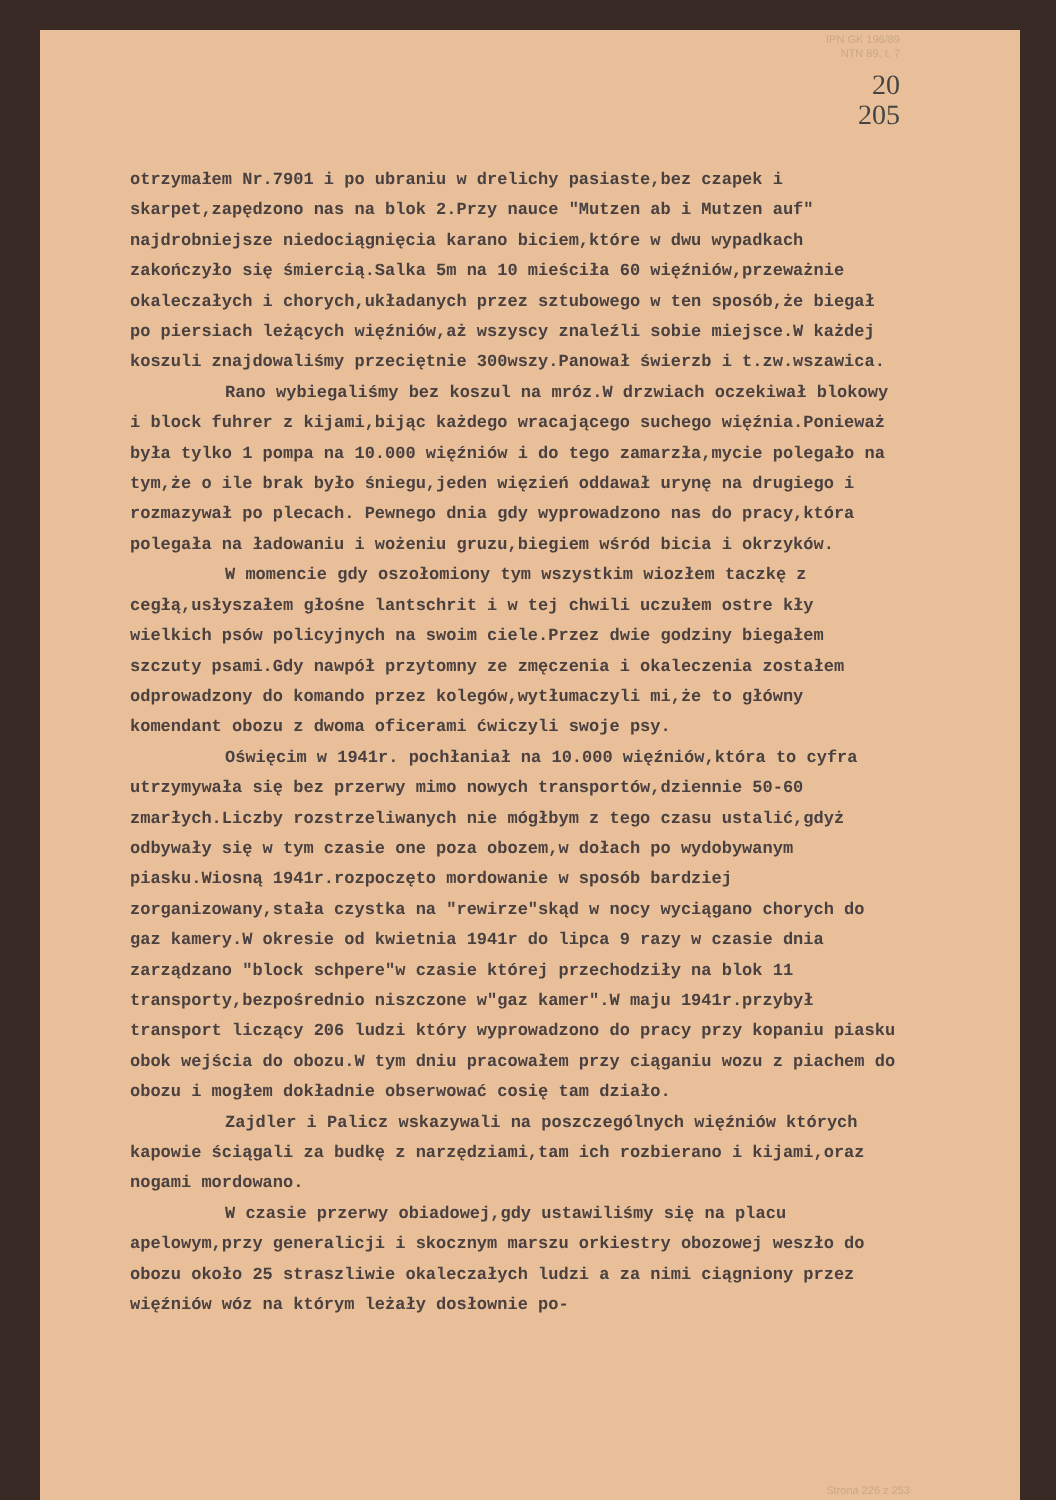IPN GK 196/89
NTN 89, t. 7
20
205
otrzymałem Nr.7901 i po ubraniu w drelichy pasiaste,bez czapek i skarpet,zapędzono nas na blok 2.Przy nauce "Mutzen ab i Mutzen auf" najdrobniejsze niedociągnięcia karano biciem,które w dwu wypadkach zakończyło się śmiercią.Salka 5m na 10 mieściła 60 więźniów,przeważnie okaleczałych i chorych,układanych przez sztubowego w ten sposób,że biegał po piersiach leżących więźniów,aż wszyscy znaleźli sobie miejsce.W każdej koszuli znajdowaliśmy przeciętnie 300wszy.Panował świerzb i t.zw.wszawica.
Rano wybiegaliśmy bez koszul na mróz.W drzwiach oczekiwał blokowy i block fuhrer z kijami,bijąc każdego wracającego suchego więźnia.Ponieważ była tylko 1 pompa na 10.000 więźniów i do tego zamarzła,mycie polegało na tym,że o ile brak było śniegu,jeden więzień oddawał urynę na drugiego i rozmazywał po plecach. Pewnego dnia gdy wyprowadzono nas do pracy,która polegała na ładowaniu i wożeniu gruzu,biegiem wśród bicia i okrzyków.
W momencie gdy oszołomiony tym wszystkim wiozłem taczkę z cegłą,usłyszałem głośne lantschrit i w tej chwili uczułem ostre kły wielkich psów policyjnych na swoim ciele.Przez dwie godziny biegałem szczuty psami.Gdy nawpół przytomny ze zmęczenia i okaleczenia zostałem odprowadzony do komando przez kolegów,wytłumaczyli mi,że to główny komendant obozu z dwoma oficerami ćwiczyli swoje psy.
Oświęcim w 1941r. pochłaniał na 10.000 więźniów,która to cyfra utrzymywała się bez przerwy mimo nowych transportów,dziennie 50-60 zmarłych.Liczby rozstrzeliwanych nie mógłbym z tego czasu ustalić,gdyż odbywały się w tym czasie one poza obozem,w dołach po wydobywanym piasku.Wiosną 1941r.rozpoczęto mordowanie w sposób bardziej zorganizowany,stała czystka na "rewirze"skąd w nocy wyciągano chorych do gaz kamery.W okresie od kwietnia 1941r do lipca 9 razy w czasie dnia zarządzano "block schpere"w czasie której przechodziły na blok 11 transporty,bezpośrednio niszczone w"gaz kamer".W maju 1941r.przybył transport liczący 206 ludzi który wyprowadzono do pracy przy kopaniu piasku obok wejścia do obozu.W tym dniu pracowałem przy ciąganiu wozu z piachem do obozu i mogłem dokładnie obserwować cosię tam działo.
Zajdler i Palicz wskazywali na poszczególnych więźniów których kapowie ściągali za budkę z narzędziami,tam ich rozbierano i kijami,oraz nogami mordowano.
W czasie przerwy obiadowej,gdy ustawiliśmy się na placu apelowym,przy generalicji i skocznym marszu orkiestry obozowej weszło do obozu około 25 straszliwie okaleczałych ludzi a za nimi ciągniony przez więźniów wóz na którym leżały dosłownie po-
Strona 226 z 253